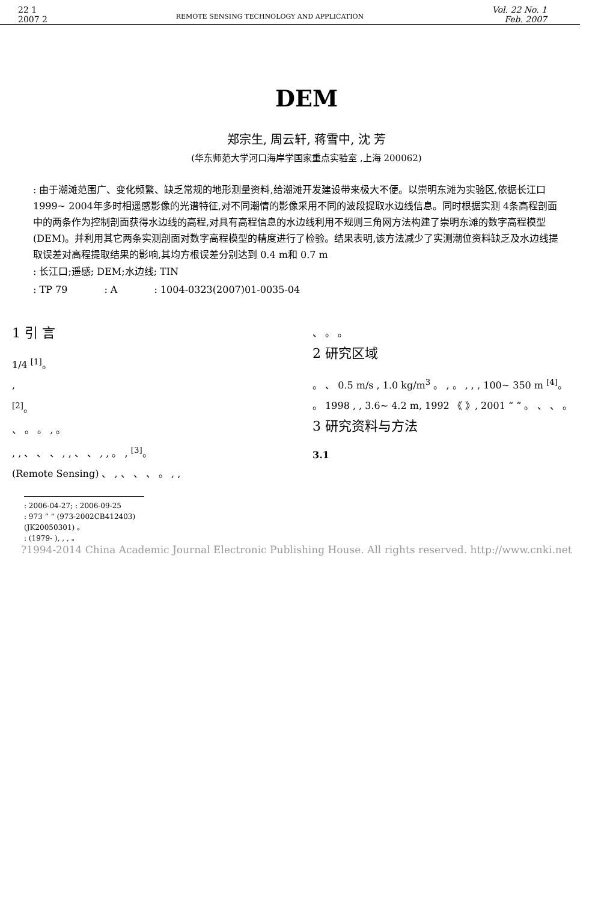22 1
2007 2
REMOTE SENSING TECHNOLOGY AND APPLICATION
Vol. 22 No. 1
Feb. 2007
DEM
郑宗生, 周云轩, 蒋雪中, 沈 芳
(华东师范大学河口海岸学国家重点实验室 ,上海 200062)
: 由于潮滩范围广、变化频繁、缺乏常规的地形测量资料,给潮滩开发建设带来极大不便。以崇明东滩为实验区,依据长江口 1999~ 2004年多时相遥感影像的光谱特征,对不同潮情的影像采用不同的波段提取水边线信息。同时根据实测 4条高程剖面中的两条作为控制剖面获得水边线的高程,对具有高程信息的水边线利用不规则三角网方法构建了崇明东滩的数字高程模型(DEM)。并利用其它两条实测剖面对数字高程模型的精度进行了检验。结果表明,该方法减少了实测潮位资料缺乏及水边线提取误差对高程提取结果的影响,其均方根误差分别达到 0.4 m和 0.7 m
: 长江口;遥感; DEM;水边线; TIN
: TP 79 : A : 1004-0323(2007)01-0035-04
1 引 言
1/4 <sup>[1]</sup>。
,
<sup>[2]</sup>。
、 。 。 , 。
, , 、 、 、 , , 、 、 , , 。 , <sup>[3]</sup>。
(Remote Sensing) 、 , 、 、 、 。 , ,
、 。 。
2 研究区域
。 、 0.5 m/s , 1.0 kg/m<sup>3</sup> 。 , 。 , , , 100~ 350 m <sup>[4]</sup>。 。 1998 , , 3.6~ 4.2 m, 1992 《 》, 2001 “ ” 。 、 、 。
3 研究资料与方法
3.1
: 2006-04-27; : 2006-09-25
: 973 “ ” (973-2002CB412403)
(JK20050301) 。
: (1979- ), , , 。
?1994-2014 China Academic Journal Electronic Publishing House. All rights reserved. http://www.cnki.net